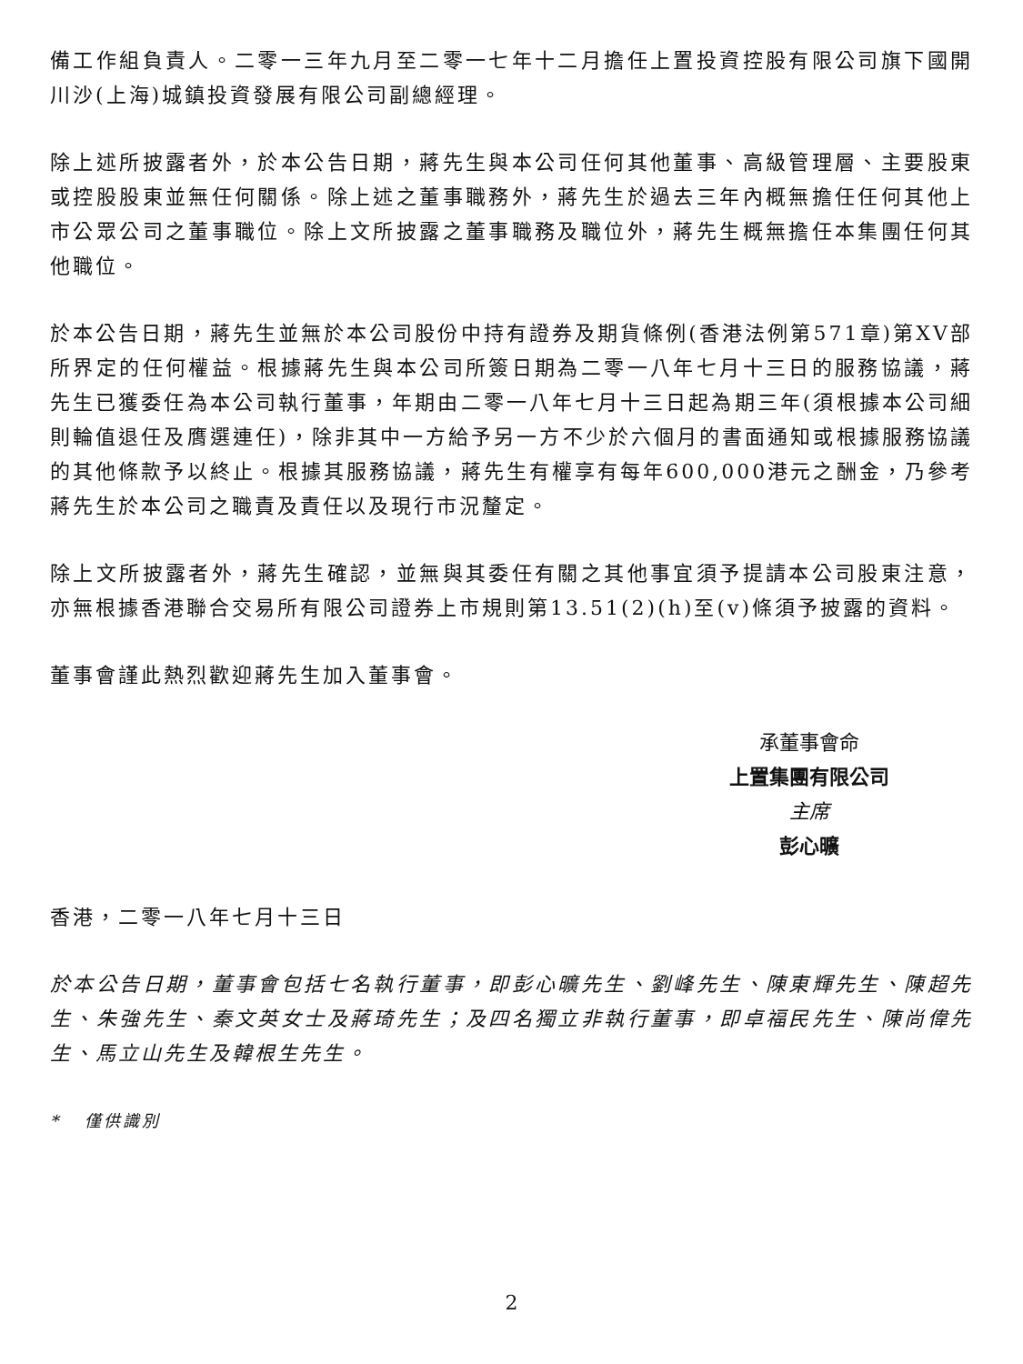備工作組負責人。二零一三年九月至二零一七年十二月擔任上置投資控股有限公司旗下國開川沙(上海)城鎮投資發展有限公司副總經理。
除上述所披露者外，於本公告日期，蔣先生與本公司任何其他董事、高級管理層、主要股東或控股股東並無任何關係。除上述之董事職務外，蔣先生於過去三年內概無擔任任何其他上市公眾公司之董事職位。除上文所披露之董事職務及職位外，蔣先生概無擔任本集團任何其他職位。
於本公告日期，蔣先生並無於本公司股份中持有證券及期貨條例(香港法例第571章)第XV部所界定的任何權益。根據蔣先生與本公司所簽日期為二零一八年七月十三日的服務協議，蔣先生已獲委任為本公司執行董事，年期由二零一八年七月十三日起為期三年(須根據本公司細則輪值退任及膺選連任)，除非其中一方給予另一方不少於六個月的書面通知或根據服務協議的其他條款予以終止。根據其服務協議，蔣先生有權享有每年600,000港元之酬金，乃參考蔣先生於本公司之職責及責任以及現行市況釐定。
除上文所披露者外，蔣先生確認，並無與其委任有關之其他事宜須予提請本公司股東注意，亦無根據香港聯合交易所有限公司證券上市規則第13.51(2)(h)至(v)條須予披露的資料。
董事會謹此熱烈歡迎蔣先生加入董事會。
承董事會命
上置集團有限公司
主席
彭心曠
香港，二零一八年七月十三日
於本公告日期，董事會包括七名執行董事，即彭心曠先生、劉峰先生、陳東輝先生、陳超先生、朱強先生、秦文英女士及蔣琦先生；及四名獨立非執行董事，即卓福民先生、陳尚偉先生、馬立山先生及韓根生先生。
* 僅供識別
2